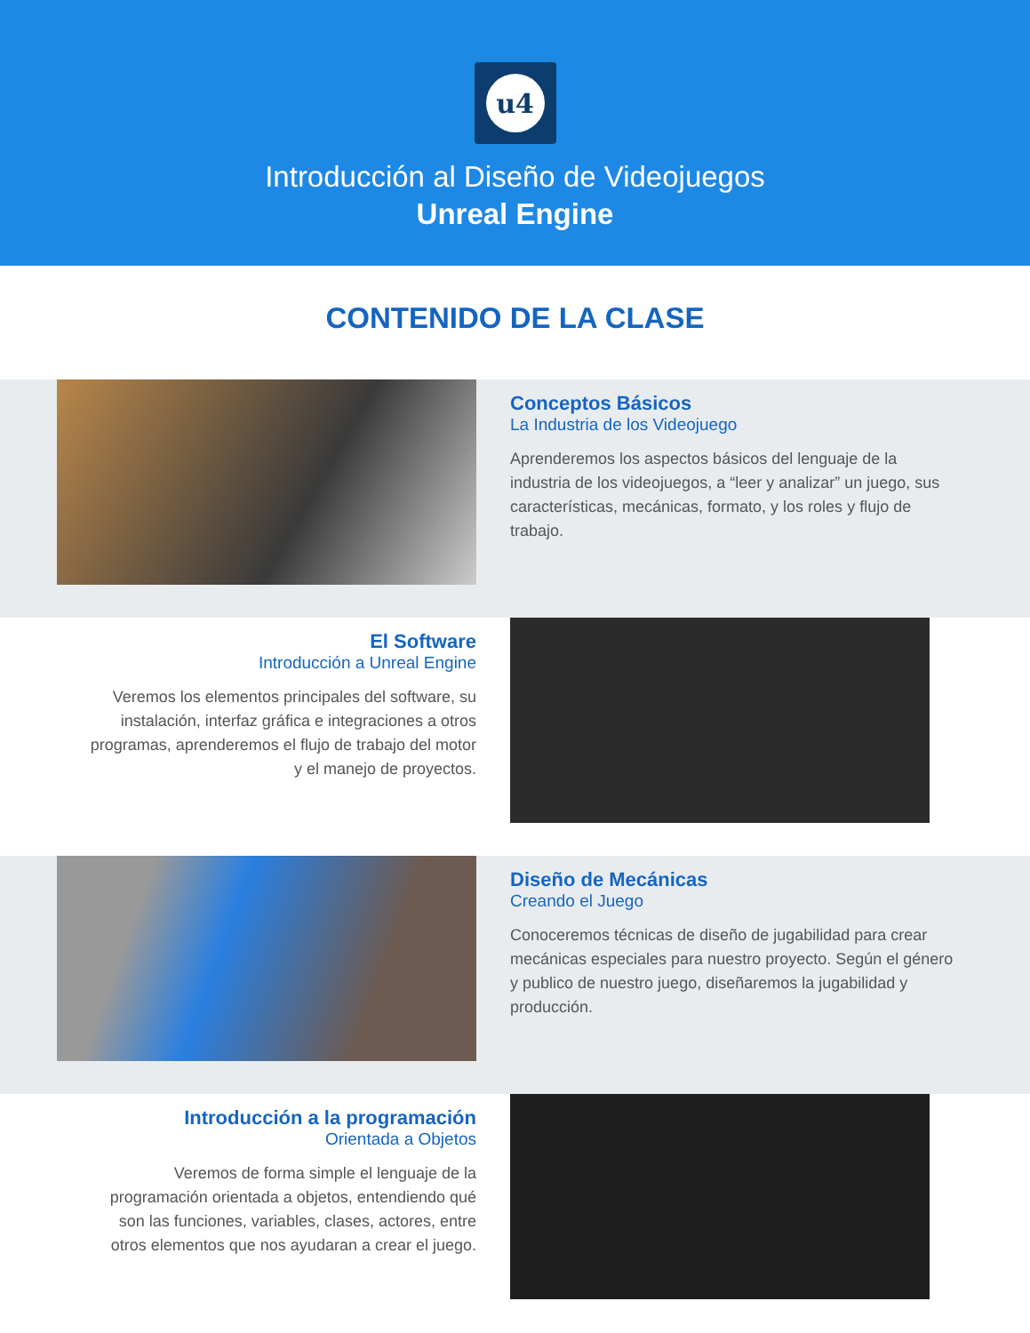u4
Introducción al Diseño de Videojuegos
Unreal Engine
CONTENIDO DE LA CLASE
Conceptos Básicos
La Industria de los Videojuego
Aprenderemos los aspectos básicos del lenguaje de la industria de los videojuegos, a “leer y analizar” un juego, sus características, mecánicas, formato, y los roles y flujo de trabajo.
El Software
Introducción a Unreal Engine
Veremos los elementos principales del software, su instalación, interfaz gráfica e integraciones a otros programas, aprenderemos el flujo de trabajo del motor y el manejo de proyectos.
Diseño de Mecánicas
Creando el Juego
Conoceremos técnicas de diseño de jugabilidad para crear mecánicas especiales para nuestro proyecto. Según el género y publico de nuestro juego, diseñaremos la jugabilidad y producción.
Introducción a la programación
Orientada a Objetos
Veremos de forma simple el lenguaje de la programación orientada a objetos, entendiendo qué son las funciones, variables, clases, actores, entre otros elementos que nos ayudaran a crear el juego.